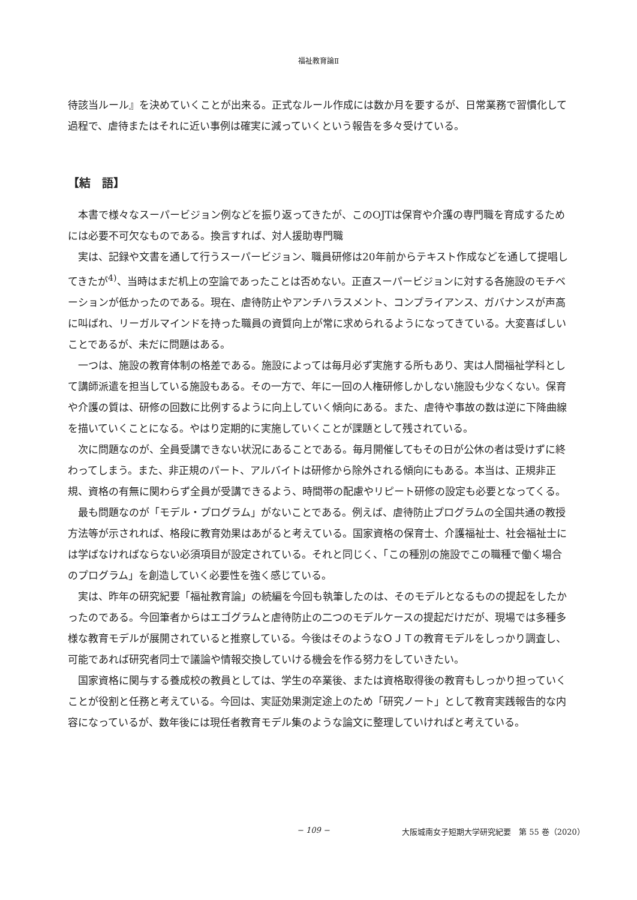福祉教育論Ⅱ
待該当ルール』を決めていくことが出来る。正式なルール作成には数か月を要するが、日常業務で習慣化して過程で、虐待またはそれに近い事例は確実に減っていくという報告を多々受けている。
【結　語】
本書で様々なスーパービジョン例などを振り返ってきたが、このOJTは保育や介護の専門職を育成するためには必要不可欠なものである。換言すれば、対人援助専門職
実は、記録や文書を通して行うスーパービジョン、職員研修は20年前からテキスト作成などを通して提唱してきたが<sup>4)</sup>、当時はまだ机上の空論であったことは否めない。正直スーパービジョンに対する各施設のモチベーションが低かったのである。現在、虐待防止やアンチハラスメント、コンプライアンス、ガバナンスが声高に叫ばれ、リーガルマインドを持った職員の資質向上が常に求められるようになってきている。大変喜ばしいことであるが、未だに問題はある。
一つは、施設の教育体制の格差である。施設によっては毎月必ず実施する所もあり、実は人間福祉学科として講師派遣を担当している施設もある。その一方で、年に一回の人権研修しかしない施設も少なくない。保育や介護の質は、研修の回数に比例するように向上していく傾向にある。また、虐待や事故の数は逆に下降曲線を描いていくことになる。やはり定期的に実施していくことが課題として残されている。
次に問題なのが、全員受講できない状況にあることである。毎月開催してもその日が公休の者は受けずに終わってしまう。また、非正規のパート、アルバイトは研修から除外される傾向にもある。本当は、正規非正規、資格の有無に関わらず全員が受講できるよう、時間帯の配慮やリピート研修の設定も必要となってくる。
最も問題なのが「モデル・プログラム」がないことである。例えば、虐待防止プログラムの全国共通の教授方法等が示されれば、格段に教育効果はあがると考えている。国家資格の保育士、介護福祉士、社会福祉士には学ばなければならない必須項目が設定されている。それと同じく、「この種別の施設でこの職種で働く場合のプログラム」を創造していく必要性を強く感じている。
実は、昨年の研究紀要「福祉教育論」の続編を今回も執筆したのは、そのモデルとなるものの提起をしたかったのである。今回筆者からはエゴグラムと虐待防止の二つのモデルケースの提起だけだが、現場では多種多様な教育モデルが展開されていると推察している。今後はそのようなＯＪＴの教育モデルをしっかり調査し、可能であれば研究者同士で議論や情報交換していける機会を作る努力をしていきたい。
国家資格に関与する養成校の教員としては、学生の卒業後、または資格取得後の教育もしっかり担っていくことが役割と任務と考えている。今回は、実証効果測定途上のため「研究ノート」として教育実践報告的な内容になっているが、数年後には現任者教育モデル集のような論文に整理していければと考えている。
− 109 − 大阪城南女子短期大学研究紀要　第 55 巻（2020）